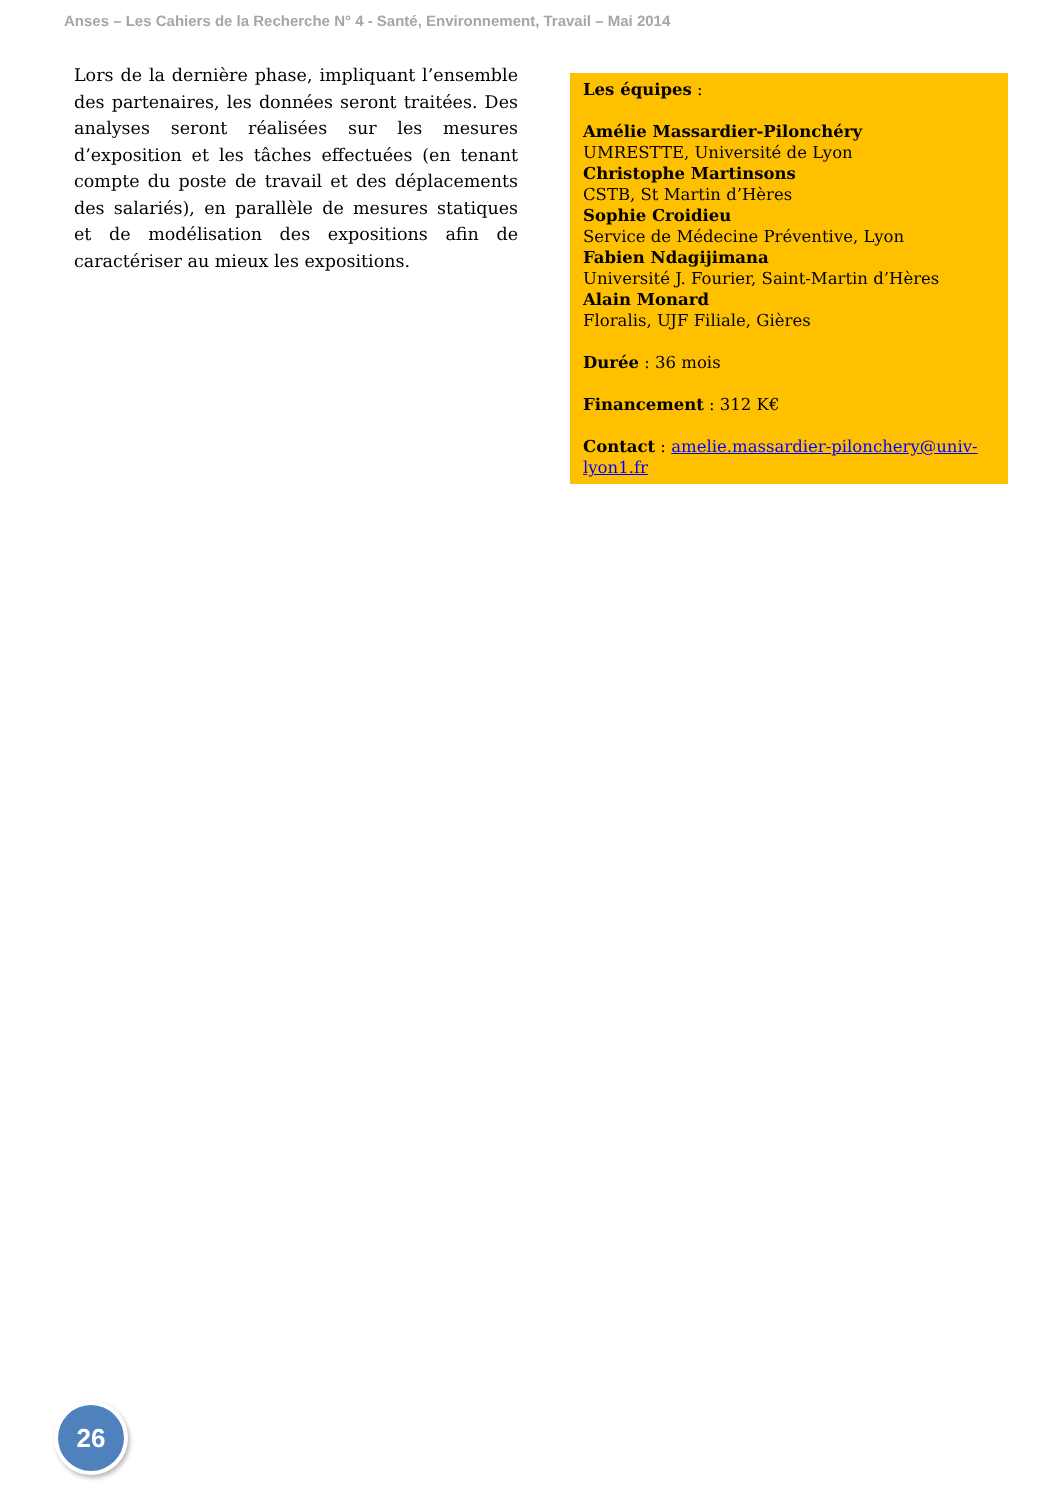Anses – Les Cahiers de la Recherche N° 4 - Santé, Environnement, Travail – Mai 2014
Lors de la dernière phase, impliquant l’ensemble des partenaires, les données seront traitées. Des analyses seront réalisées sur les mesures d’exposition et les tâches effectuées (en tenant compte du poste de travail et des déplacements des salariés), en parallèle de mesures statiques et de modélisation des expositions afin de caractériser au mieux les expositions.
Les équipes :
Amélie Massardier-Pilonchéry
UMRESTTE, Université de Lyon
Christophe Martinsons
CSTB, St Martin d’Hères
Sophie Croidieu
Service de Médecine Préventive, Lyon
Fabien Ndagijimana
Université J. Fourier, Saint-Martin d’Hères
Alain Monard
Floralis, UJF Filiale, Gières
Durée : 36 mois
Financement : 312 K€
Contact : amelie.massardier-pilonchery@univ-lyon1.fr
26